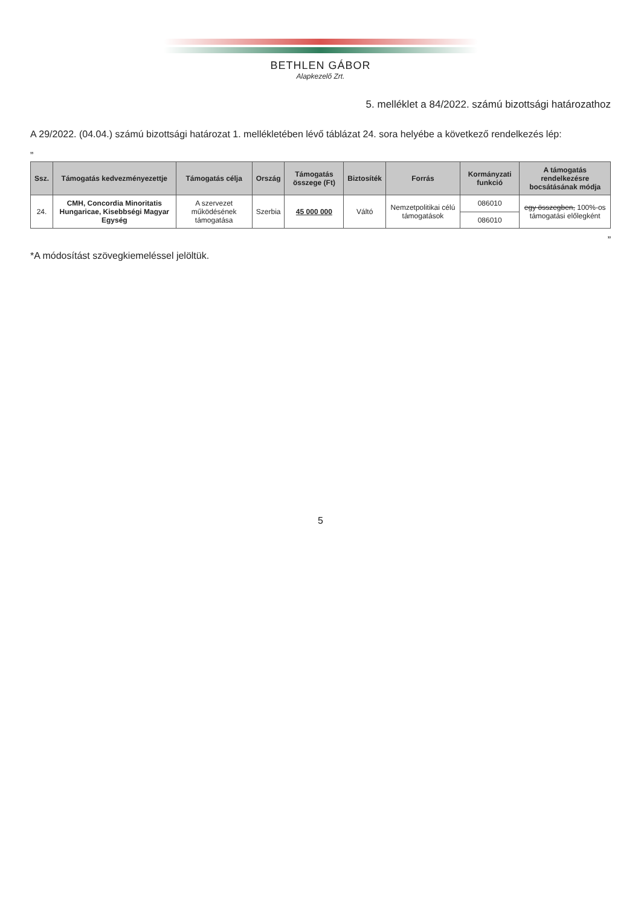BETHLEN GÁBOR
Alapkezelő Zrt.
5. melléklet a 84/2022. számú bizottsági határozathoz
A 29/2022. (04.04.) számú bizottsági határozat 1. mellékletében lévő táblázat 24. sora helyébe a következő rendelkezés lép:
„
| Ssz. | Támogatás kedvezményezettje | Támogatás célja | Ország | Támogatás összege (Ft) | Biztosíték | Forrás | Kormányzati funkció | A támogatás rendelkezésre bocsátásának módja |
| --- | --- | --- | --- | --- | --- | --- | --- | --- |
| 24. | CMH, Concordia Minoritatis Hungaricae, Kisebbségi Magyar Egység | A szervezet működésének támogatása | Szerbia | 45 000 000 | Váltó | Nemzetpolitikai célú támogatások | 086010 | egy összegben, 100%-os támogatási előlegként |
| | | | | | | | 086010 | |
”
*A módosítást szövegkiemeléssel jelöltük.
5